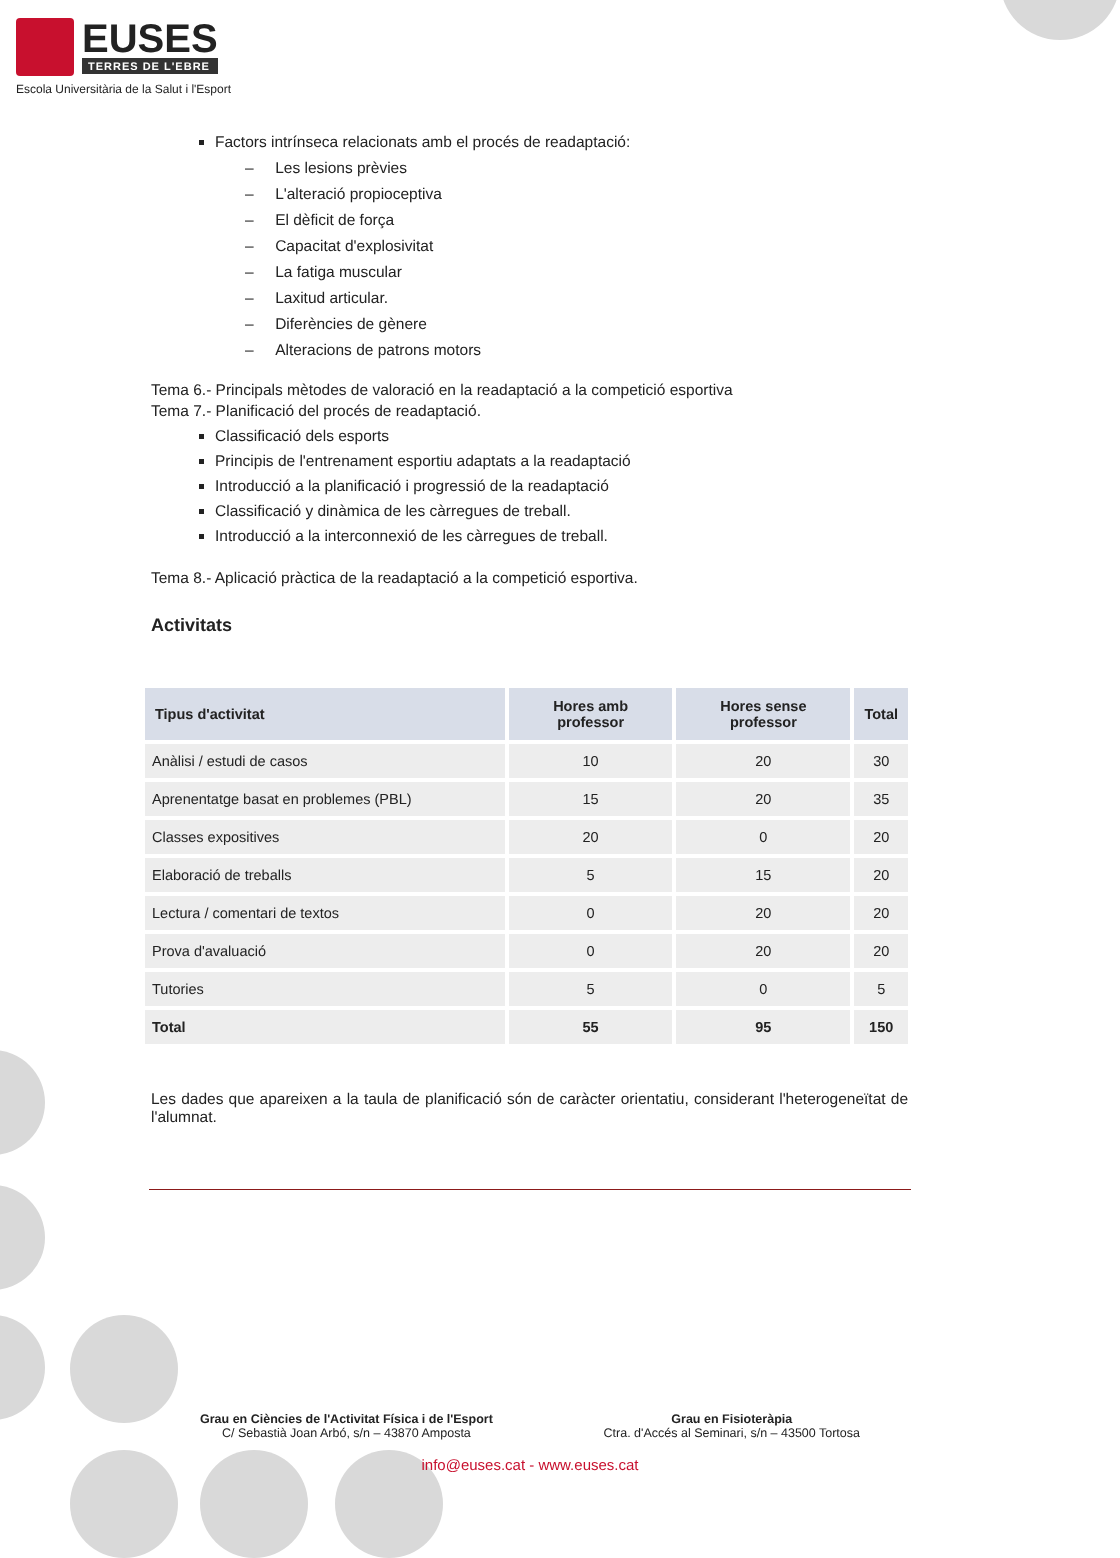EUSES
TERRES DE L'EBRE
Escola Universitària de la Salut i l'Esport
Factors intrínseca relacionats amb el procés de readaptació:
– Les lesions prèvies
– L'alteració propioceptiva
– El dèficit de força
– Capacitat d'explosivitat
– La fatiga muscular
– Laxitud articular.
– Diferències de gènere
– Alteracions de patrons motors
Tema 6.- Principals mètodes de valoració en la readaptació a la competició esportiva
Tema 7.- Planificació del procés de readaptació.
Classificació dels esports
Principis de l'entrenament esportiu adaptats a la readaptació
Introducció a la planificació i progressió de la readaptació
Classificació y dinàmica de les càrregues de treball.
Introducció a la interconnexió de les càrregues de treball.
Tema 8.- Aplicació pràctica de la readaptació a la competició esportiva.
Activitats
| Tipus d'activitat | Hores amb professor | Hores sense professor | Total |
| --- | --- | --- | --- |
| Anàlisi / estudi de casos | 10 | 20 | 30 |
| Aprenentatge basat en problemes (PBL) | 15 | 20 | 35 |
| Classes expositives | 20 | 0 | 20 |
| Elaboració de treballs | 5 | 15 | 20 |
| Lectura / comentari de textos | 0 | 20 | 20 |
| Prova d'avaluació | 0 | 20 | 20 |
| Tutories | 5 | 0 | 5 |
| Total | 55 | 95 | 150 |
Les dades que apareixen a la taula de planificació són de caràcter orientatiu, considerant l'heterogeneïtat de l'alumnat.
Grau en Ciències de l'Activitat Física i de l'Esport
C/ Sebastià Joan Arbó, s/n – 43870 Amposta
Grau en Fisioteràpia
Ctra. d'Accés al Seminari, s/n – 43500 Tortosa
info@euses.cat - www.euses.cat